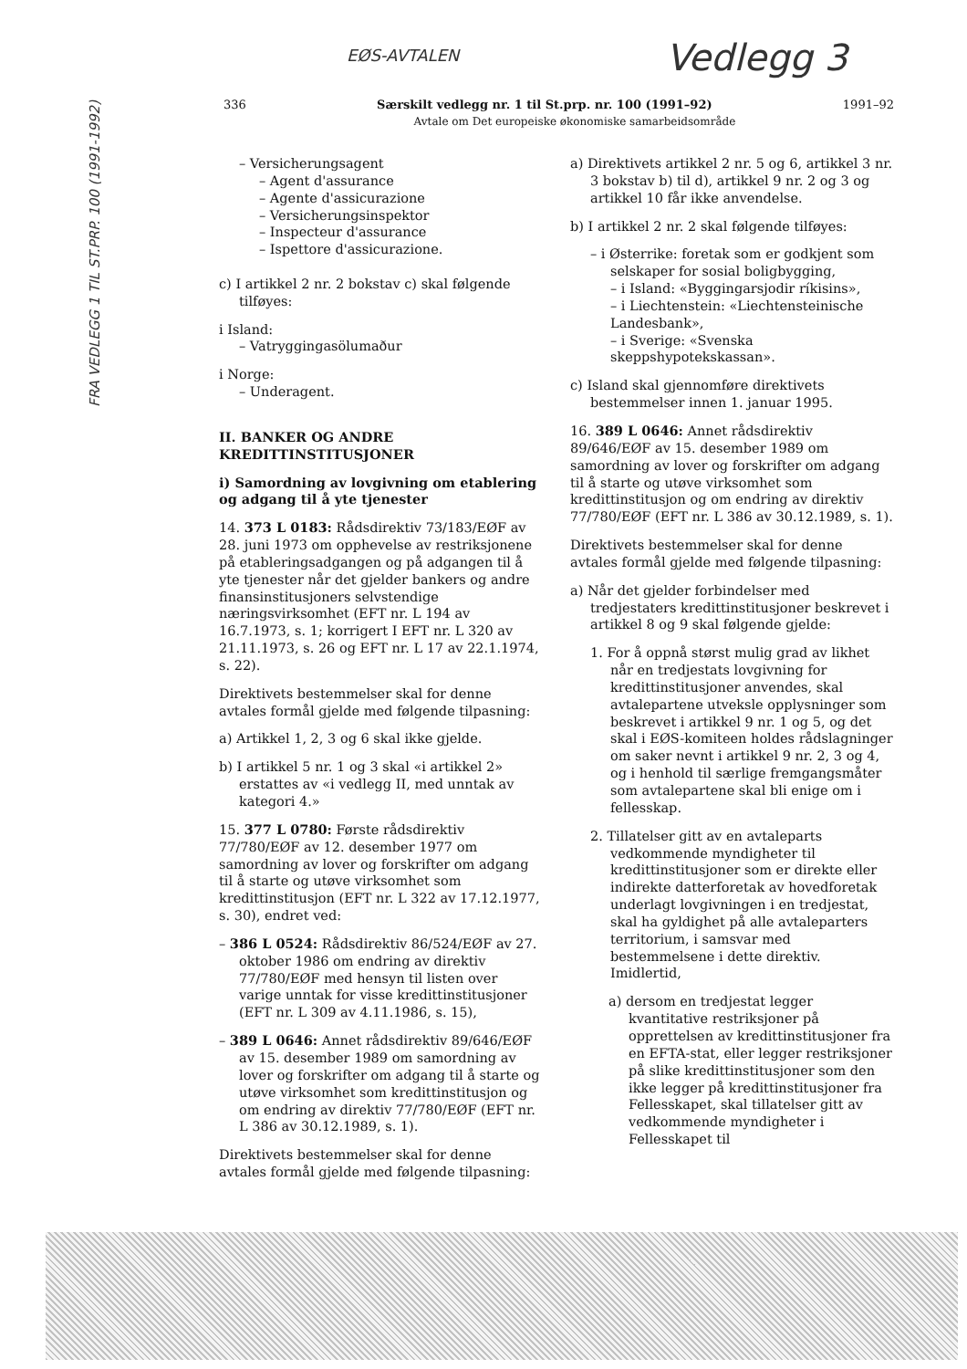FRA VEDLEGG 1 TIL ST.PRP. 100 (1991-1992)
EØS-AVTALEN
Vedlegg 3
336 Særskilt vedlegg nr. 1 til St.prp. nr. 100 (1991–92) 1991–92
Avtale om Det europeiske økonomiske samarbeidsområde
– Versicherungsagent
– Agent d'assurance
– Agente d'assicurazione
– Versicherungsinspektor
– Inspecteur d'assurance
– Ispettore d'assicurazione.
c) I artikkel 2 nr. 2 bokstav c) skal følgende tilføyes:
i Island:
– Vatryggingasölumaður
i Norge:
– Underagent.
II. BANKER OG ANDRE KREDITTINSTITUSJONER
i) Samordning av lovgivning om etablering og adgang til å yte tjenester
14. 373 L 0183: Rådsdirektiv 73/183/EØF av 28. juni 1973 om opphevelse av restriksjonene på etableringsadgangen og på adgangen til å yte tjenester når det gjelder bankers og andre finansinstitusjoners selvstendige næringsvirksomhet (EFT nr. L 194 av 16.7.1973, s. 1; korrigert I EFT nr. L 320 av 21.11.1973, s. 26 og EFT nr. L 17 av 22.1.1974, s. 22).
Direktivets bestemmelser skal for denne avtales formål gjelde med følgende tilpasning:
a) Artikkel 1, 2, 3 og 6 skal ikke gjelde.
b) I artikkel 5 nr. 1 og 3 skal «i artikkel 2» erstattes av «i vedlegg II, med unntak av kategori 4.»
15. 377 L 0780: Første rådsdirektiv 77/780/EØF av 12. desember 1977 om samordning av lover og forskrifter om adgang til å starte og utøve virksomhet som kredittinstitusjon (EFT nr. L 322 av 17.12.1977, s. 30), endret ved:
– 386 L 0524: Rådsdirektiv 86/524/EØF av 27. oktober 1986 om endring av direktiv 77/780/EØF med hensyn til listen over varige unntak for visse kredittinstitusjoner (EFT nr. L 309 av 4.11.1986, s. 15),
– 389 L 0646: Annet rådsdirektiv 89/646/EØF av 15. desember 1989 om samordning av lover og forskrifter om adgang til å starte og utøve virksomhet som kredittinstitusjon og om endring av direktiv 77/780/EØF (EFT nr. L 386 av 30.12.1989, s. 1).
Direktivets bestemmelser skal for denne avtales formål gjelde med følgende tilpasning:
a) Direktivets artikkel 2 nr. 5 og 6, artikkel 3 nr. 3 bokstav b) til d), artikkel 9 nr. 2 og 3 og artikkel 10 får ikke anvendelse.
b) I artikkel 2 nr. 2 skal følgende tilføyes:
– i Østerrike: foretak som er godkjent som selskaper for sosial boligbygging,
– i Island: «Byggingarsjodir ríkisins»,
– i Liechtenstein: «Liechtensteinische Landesbank»,
– i Sverige: «Svenska skeppshypotekskassan».
c) Island skal gjennomføre direktivets bestemmelser innen 1. januar 1995.
16. 389 L 0646: Annet rådsdirektiv 89/646/EØF av 15. desember 1989 om samordning av lover og forskrifter om adgang til å starte og utøve virksomhet som kredittinstitusjon og om endring av direktiv 77/780/EØF (EFT nr. L 386 av 30.12.1989, s. 1).
Direktivets bestemmelser skal for denne avtales formål gjelde med følgende tilpasning:
a) Når det gjelder forbindelser med tredjestaters kredittinstitusjoner beskrevet i artikkel 8 og 9 skal følgende gjelde:
1. For å oppnå størst mulig grad av likhet når en tredjestats lovgivning for kredittinstitusjoner anvendes, skal avtalepartene utveksle opplysninger som beskrevet i artikkel 9 nr. 1 og 5, og det skal i EØS-komiteen holdes rådslagninger om saker nevnt i artikkel 9 nr. 2, 3 og 4, og i henhold til særlige fremgangsmåter som avtalepartene skal bli enige om i fellesskap.
2. Tillatelser gitt av en avtaleparts vedkommende myndigheter til kredittinstitusjoner som er direkte eller indirekte datterforetak av hovedforetak underlagt lovgivningen i en tredjestat, skal ha gyldighet på alle avtaleparters territorium, i samsvar med bestemmelsene i dette direktiv. Imidlertid,
a) dersom en tredjestat legger kvantitative restriksjoner på opprettelsen av kredittinstitusjoner fra en EFTA-stat, eller legger restriksjoner på slike kredittinstitusjoner som den ikke legger på kredittinstitusjoner fra Fellesskapet, skal tillatelser gitt av vedkommende myndigheter i Fellesskapet til